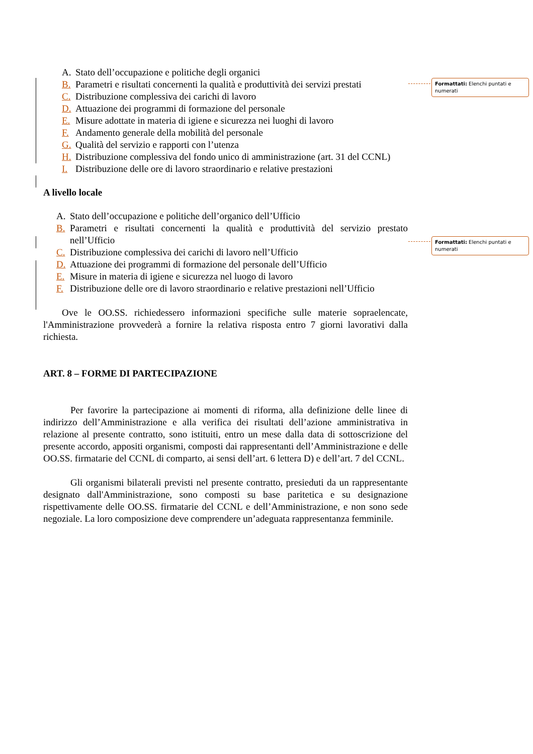Formattati: Elenchi puntati e numerati
Formattati: Elenchi puntati e numerati
A. Stato dell’occupazione e politiche degli organici
B. Parametri e risultati concernenti la qualità e produttività dei servizi prestati
C. Distribuzione complessiva dei carichi di lavoro
D. Attuazione dei programmi di formazione del personale
E. Misure adottate in materia di igiene e sicurezza nei luoghi di lavoro
F. Andamento generale della mobilità del personale
G. Qualità del servizio e rapporti con l’utenza
H. Distribuzione complessiva del fondo unico di amministrazione (art. 31 del CCNL)
I. Distribuzione delle ore di lavoro straordinario e relative prestazioni
A livello locale
A. Stato dell’occupazione e politiche dell’organico dell’Ufficio
B. Parametri e risultati concernenti la qualità e produttività del servizio prestato nell’Ufficio
C. Distribuzione complessiva dei carichi di lavoro nell’Ufficio
D. Attuazione dei programmi di formazione del personale dell’Ufficio
E. Misure in materia di igiene e sicurezza nel luogo di lavoro
F. Distribuzione delle ore di lavoro straordinario e relative prestazioni nell’Ufficio
Ove le OO.SS. richiedessero informazioni specifiche sulle materie sopraelencate, l'Amministrazione provvederà a fornire la relativa risposta entro 7 giorni lavorativi dalla richiesta.
ART. 8 – FORME DI PARTECIPAZIONE
Per favorire la partecipazione ai momenti di riforma, alla definizione delle linee di indirizzo dell’Amministrazione e alla verifica dei risultati dell’azione amministrativa in relazione al presente contratto, sono istituiti, entro un mese dalla data di sottoscrizione del presente accordo, appositi organismi, composti dai rappresentanti dell’Amministrazione e delle OO.SS. firmatarie del CCNL di comparto, ai sensi dell’art. 6 lettera D) e dell’art. 7 del CCNL.
Gli organismi bilaterali previsti nel presente contratto, presieduti da un rappresentante designato dall'Amministrazione, sono composti su base paritetica e su designazione rispettivamente delle OO.SS. firmatarie del CCNL e dell’Amministrazione, e non sono sede negoziale. La loro composizione deve comprendere un’adeguata rappresentanza femminile.